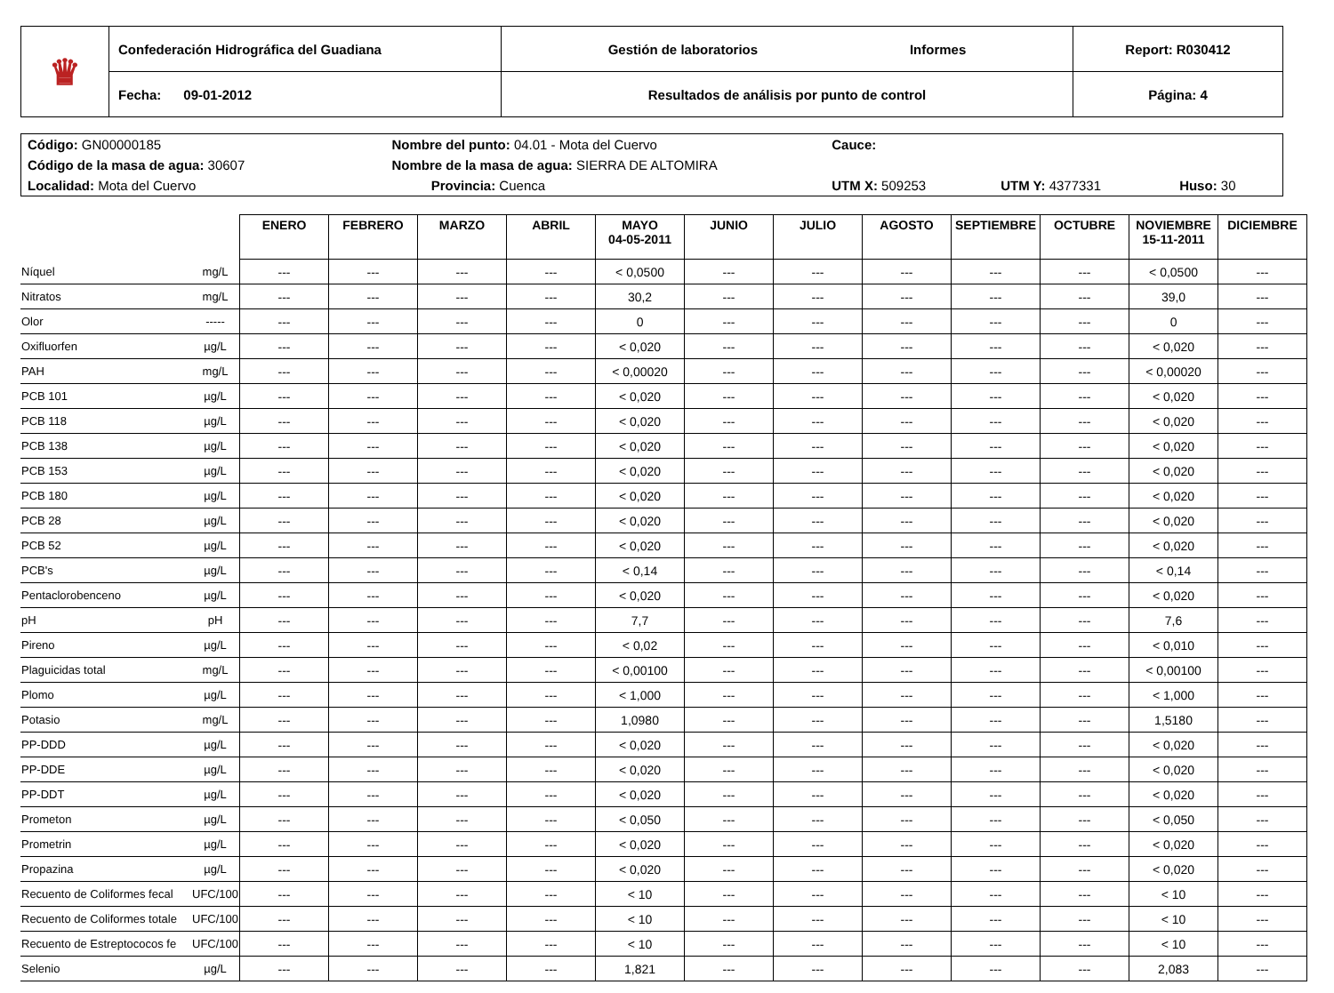| ♛ | Confederación Hidrográfica del Guadiana | Gestión de laboratorios Informes | Report: R030412 |
| | Fecha: 09-01-2012 | Resultados de análisis por punto de control | Página: 4 |
| Código: GN00000185 | Nombre del punto: 04.01 - Mota del Cuervo | | Cauce: | | |
| Código de la masa de agua: 30607 | Nombre de la masa de agua: SIERRA DE ALTOMIRA | | | | |
| Localidad: Mota del Cuervo | | Provincia: Cuenca | UTM X: 509253 | UTM Y: 4377331 | Huso: 30 |
| | | ENERO | FEBRERO | MARZO | ABRIL | MAYO 04-05-2011 | JUNIO | JULIO | AGOSTO | SEPTIEMBRE | OCTUBRE | NOVIEMBRE 15-11-2011 | DICIEMBRE |
| Níquel | mg/L | --- | --- | --- | --- | < 0,0500 | --- | --- | --- | --- | --- | < 0,0500 | --- |
| Nitratos | mg/L | --- | --- | --- | --- | 30,2 | --- | --- | --- | --- | --- | 39,0 | --- |
| Olor | ----- | --- | --- | --- | --- | 0 | --- | --- | --- | --- | --- | 0 | --- |
| Oxifluorfen | µg/L | --- | --- | --- | --- | < 0,020 | --- | --- | --- | --- | --- | < 0,020 | --- |
| PAH | mg/L | --- | --- | --- | --- | < 0,00020 | --- | --- | --- | --- | --- | < 0,00020 | --- |
| PCB 101 | µg/L | --- | --- | --- | --- | < 0,020 | --- | --- | --- | --- | --- | < 0,020 | --- |
| PCB 118 | µg/L | --- | --- | --- | --- | < 0,020 | --- | --- | --- | --- | --- | < 0,020 | --- |
| PCB 138 | µg/L | --- | --- | --- | --- | < 0,020 | --- | --- | --- | --- | --- | < 0,020 | --- |
| PCB 153 | µg/L | --- | --- | --- | --- | < 0,020 | --- | --- | --- | --- | --- | < 0,020 | --- |
| PCB 180 | µg/L | --- | --- | --- | --- | < 0,020 | --- | --- | --- | --- | --- | < 0,020 | --- |
| PCB 28 | µg/L | --- | --- | --- | --- | < 0,020 | --- | --- | --- | --- | --- | < 0,020 | --- |
| PCB 52 | µg/L | --- | --- | --- | --- | < 0,020 | --- | --- | --- | --- | --- | < 0,020 | --- |
| PCB's | µg/L | --- | --- | --- | --- | < 0,14 | --- | --- | --- | --- | --- | < 0,14 | --- |
| Pentaclorobenceno | µg/L | --- | --- | --- | --- | < 0,020 | --- | --- | --- | --- | --- | < 0,020 | --- |
| pH | pH | --- | --- | --- | --- | 7,7 | --- | --- | --- | --- | --- | 7,6 | --- |
| Pireno | µg/L | --- | --- | --- | --- | < 0,02 | --- | --- | --- | --- | --- | < 0,010 | --- |
| Plaguicidas total | mg/L | --- | --- | --- | --- | < 0,00100 | --- | --- | --- | --- | --- | < 0,00100 | --- |
| Plomo | µg/L | --- | --- | --- | --- | < 1,000 | --- | --- | --- | --- | --- | < 1,000 | --- |
| Potasio | mg/L | --- | --- | --- | --- | 1,0980 | --- | --- | --- | --- | --- | 1,5180 | --- |
| PP-DDD | µg/L | --- | --- | --- | --- | < 0,020 | --- | --- | --- | --- | --- | < 0,020 | --- |
| PP-DDE | µg/L | --- | --- | --- | --- | < 0,020 | --- | --- | --- | --- | --- | < 0,020 | --- |
| PP-DDT | µg/L | --- | --- | --- | --- | < 0,020 | --- | --- | --- | --- | --- | < 0,020 | --- |
| Prometon | µg/L | --- | --- | --- | --- | < 0,050 | --- | --- | --- | --- | --- | < 0,050 | --- |
| Prometrin | µg/L | --- | --- | --- | --- | < 0,020 | --- | --- | --- | --- | --- | < 0,020 | --- |
| Propazina | µg/L | --- | --- | --- | --- | < 0,020 | --- | --- | --- | --- | --- | < 0,020 | --- |
| Recuento de Coliformes fecal | UFC/100 | --- | --- | --- | --- | < 10 | --- | --- | --- | --- | --- | < 10 | --- |
| Recuento de Coliformes totale | UFC/100 | --- | --- | --- | --- | < 10 | --- | --- | --- | --- | --- | < 10 | --- |
| Recuento de Estreptococos fe | UFC/100 | --- | --- | --- | --- | < 10 | --- | --- | --- | --- | --- | < 10 | --- |
| Selenio | µg/L | --- | --- | --- | --- | 1,821 | --- | --- | --- | --- | --- | 2,083 | --- |